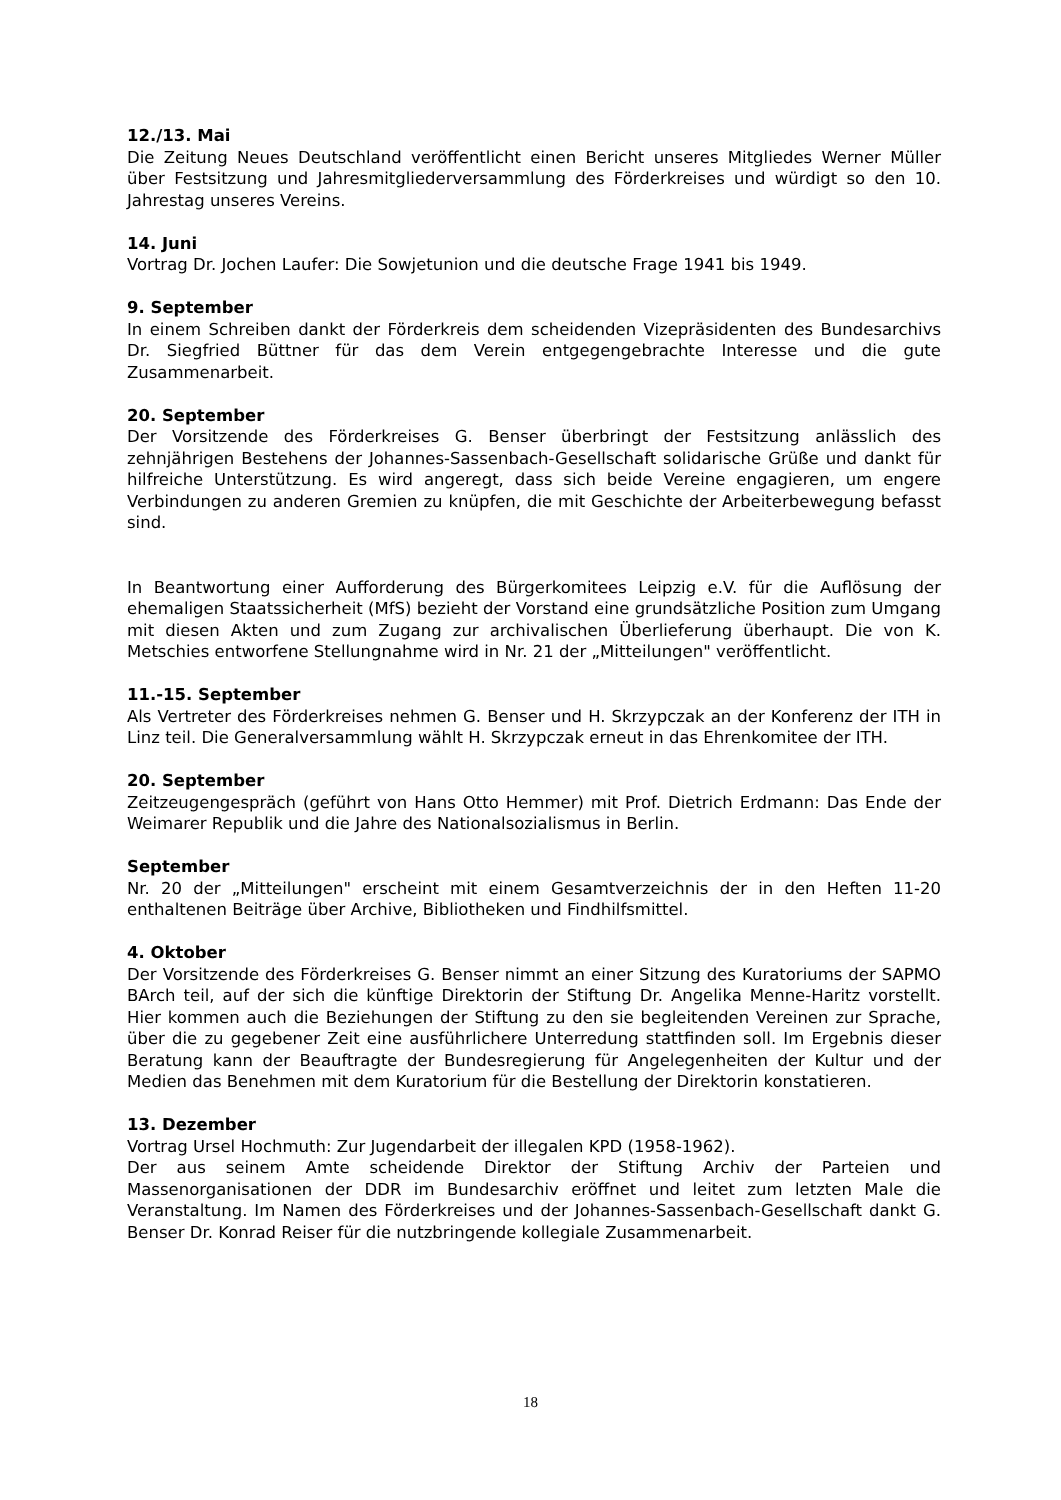12./13. Mai
Die Zeitung Neues Deutschland veröffentlicht einen Bericht unseres Mitgliedes Werner Müller über Festsitzung und Jahresmitgliederversammlung des Förderkreises und würdigt so den 10. Jahrestag unseres Vereins.
14. Juni
Vortrag Dr. Jochen Laufer: Die Sowjetunion und die deutsche Frage 1941 bis 1949.
9. September
In einem Schreiben dankt der Förderkreis dem scheidenden Vizepräsidenten des Bundesarchivs Dr. Siegfried Büttner für das dem Verein entgegengebrachte Interesse und die gute Zusammenarbeit.
20. September
Der Vorsitzende des Förderkreises G. Benser überbringt der Festsitzung anlässlich des zehnjährigen Bestehens der Johannes-Sassenbach-Gesellschaft solidarische Grüße und dankt für hilfreiche Unterstützung. Es wird angeregt, dass sich beide Vereine engagieren, um engere Verbindungen zu anderen Gremien zu knüpfen, die mit Geschichte der Arbeiterbewegung befasst sind.
In Beantwortung einer Aufforderung des Bürgerkomitees Leipzig e.V. für die Auflösung der ehemaligen Staatssicherheit (MfS) bezieht der Vorstand eine grundsätzliche Position zum Umgang mit diesen Akten und zum Zugang zur archivalischen Überlieferung überhaupt. Die von K. Metschies entworfene Stellungnahme wird in Nr. 21 der „Mitteilungen" veröffentlicht.
11.-15. September
Als Vertreter des Förderkreises nehmen G. Benser und H. Skrzypczak an der Konferenz der ITH in Linz teil. Die Generalversammlung wählt H. Skrzypczak erneut in das Ehrenkomitee der ITH.
20. September
Zeitzeugengespräch (geführt von Hans Otto Hemmer) mit Prof. Dietrich Erdmann: Das Ende der Weimarer Republik und die Jahre des Nationalsozialismus in Berlin.
September
Nr. 20 der „Mitteilungen" erscheint mit einem Gesamtverzeichnis der in den Heften 11-20 enthaltenen Beiträge über Archive, Bibliotheken und Findhilfsmittel.
4. Oktober
Der Vorsitzende des Förderkreises G. Benser nimmt an einer Sitzung des Kuratoriums der SAPMO BArch teil, auf der sich die künftige Direktorin der Stiftung Dr. Angelika Menne-Haritz vorstellt. Hier kommen auch die Beziehungen der Stiftung zu den sie begleitenden Vereinen zur Sprache, über die zu gegebener Zeit eine ausführlichere Unterredung stattfinden soll. Im Ergebnis dieser Beratung kann der Beauftragte der Bundesregierung für Angelegenheiten der Kultur und der Medien das Benehmen mit dem Kuratorium für die Bestellung der Direktorin konstatieren.
13. Dezember
Vortrag Ursel Hochmuth: Zur Jugendarbeit der illegalen KPD (1958-1962).
Der aus seinem Amte scheidende Direktor der Stiftung Archiv der Parteien und Massenorganisationen der DDR im Bundesarchiv eröffnet und leitet zum letzten Male die Veranstaltung. Im Namen des Förderkreises und der Johannes-Sassenbach-Gesellschaft dankt G. Benser Dr. Konrad Reiser für die nutzbringende kollegiale Zusammenarbeit.
18